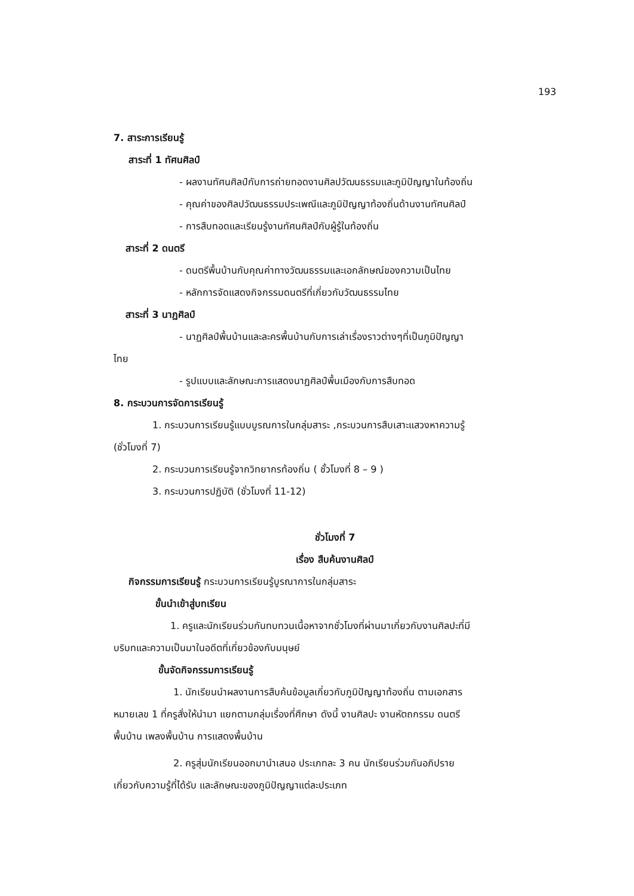193
7. สาระการเรียนรู้
สาระที่ 1 ทัศนศิลป์
- ผลงานทัศนศิลป์กับการถ่ายทอดงานศิลปวัฒนธรรมและภูมิปัญญาในท้องถิ่น
- คุณค่าของศิลปวัฒนธรรมประเพณีและภูมิปัญญาท้องถิ่นด้านงานทัศนศิลป์
- การสืบทอดและเรียนรู้งานทัศนศิลป์กับผู้รู้ในท้องถิ่น
สาระที่ 2 ดนตรี
- ดนตรีพื้นบ้านกับคุณค่าทางวัฒนธรรมและเอกลักษณ์ของความเป็นไทย
- หลักการจัดแสดงกิจกรรมดนตรีที่เกี่ยวกับวัฒนธรรมไทย
สาระที่ 3 นาฏศิลป์
- นาฏศิลป์พื้นบ้านและละครพื้นบ้านกับการเล่าเรื่องราวต่างๆที่เป็นภูมิปัญญา
ไทย
- รูปแบบและลักษณะการแสดงนาฏศิลป์พื้นเมืองกับการสืบทอด
8. กระบวนการจัดการเรียนรู้
1. กระบวนการเรียนรู้แบบบูรณการในกลุ่มสาระ ,กระบวนการสืบเสาะแสวงหาความรู้
(ชั่วโมงที่ 7)
2. กระบวนการเรียนรู้จากวิทยากรท้องถิ่น ( ชั้วโมงที่ 8 – 9 )
3. กระบวนการปฏิบัติ (ชั่วโมงที่ 11-12)
ชั่วโมงที่ 7
เรื่อง สืบค้นงานศิลป์
กิจกรรมการเรียนรู้ กระบวนการเรียนรู้บูรณาการในกลุ่มสาระ
ขั้นนำเข้าสู่บทเรียน
1. ครูและนักเรียนร่วมกันทบทวนเนื้อหาจากชั่วโมงที่ผ่านมาเกี่ยวกับงานศิลปะที่มี
บริบทและความเป็นมาในอดีตที่เกี่ยวข้องกับมนุษย์
ขั้นจัดกิจกรรมการเรียนรู้
1. นักเรียนนำผลงานการสืบค้นข้อมูลเกี่ยวกับภูมิปัญญาท้องถิ่น ตามเอกสาร
หมายเลข 1 ที่ครูสั่งให้นำมา แยกตามกลุ่มเรื่องที่ศึกษา ดังนี้ งานศิลปะ งานหัตถกรรม ดนตรี
พื้นบ้าน เพลงพื้นบ้าน การแสดงพื้นบ้าน
2. ครูสุ่มนักเรียนออกมานำเสนอ ประเภทละ 3 คน นักเรียนร่วมกันอภิปราย
เกี่ยวกับความรู้ที่ได้รับ และลักษณะของภูมิปัญญาแต่ละประเภท